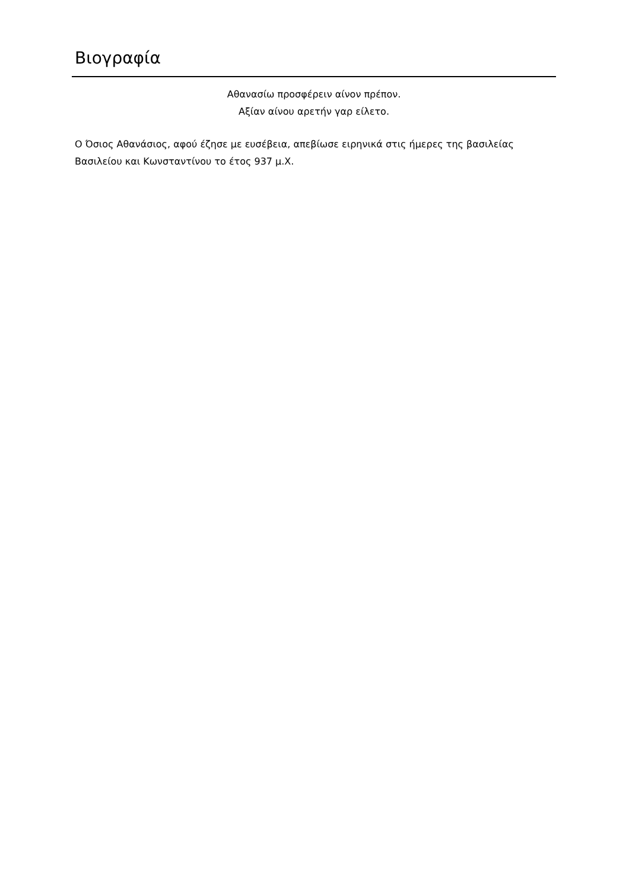Βιογραφία
Αθανασίω προσφέρειν αίνον πρέπον.
Αξίαν αίνου αρετήν γαρ είλετο.
Ο Όσιος Αθανάσιος, αφού έζησε με ευσέβεια, απεβίωσε ειρηνικά στις ήμερες της βασιλείας Βασιλείου και Κωνσταντίνου το έτος 937 μ.Χ.